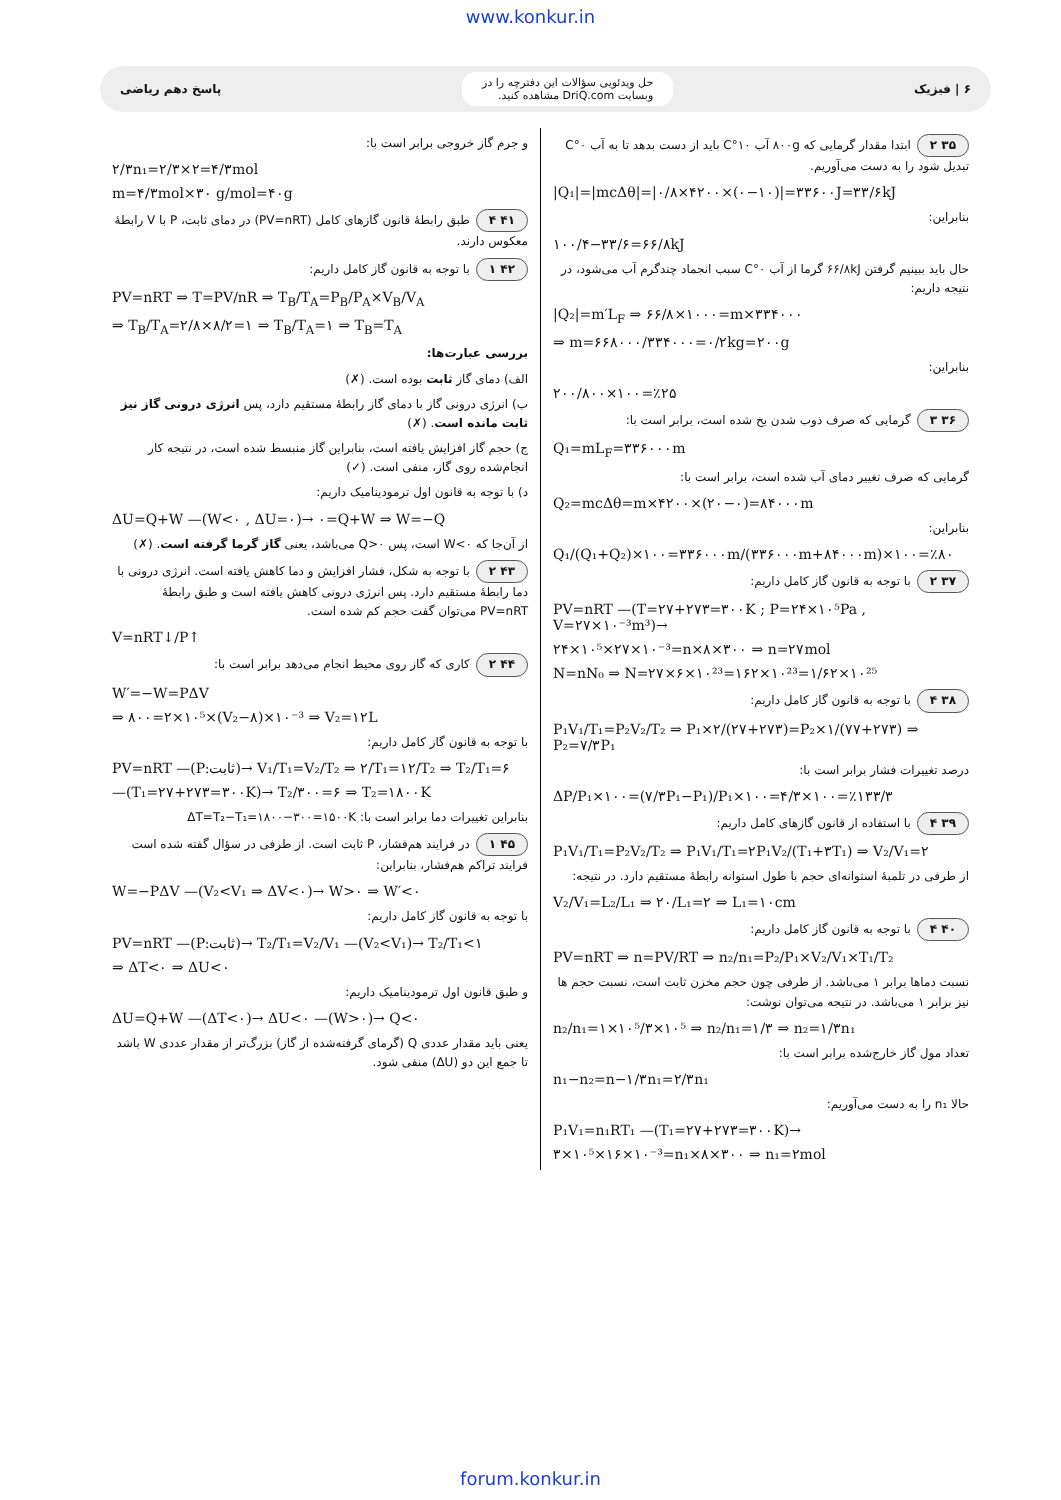www.konkur.in
۶ | فیزیک
حل ویدئویی سؤالات این دفترچه را در
وبسایت DriQ.com مشاهده کنید.
پاسخ دهم ریاضی
۳۵ ۲ ابتدا مقدار گرمایی که ۸۰۰g آب ۱۰°C باید از دست بدهد تا به آب ۰°C تبدیل شود را به دست می‌آوریم.
|Q₁|=|mcΔθ|=|۰/۸×۴۲۰۰×(۰−۱۰)|=۳۳۶۰۰J=۳۳/۶kJ
بنابراین:
۱۰۰/۴−۳۳/۶=۶۶/۸kJ
حال باید ببینیم گرفتن ۶۶/۸kJ گرما از آب ۰°C سبب انجماد چندگرم آب می‌شود، در نتیجه داریم:
|Q₂|=m′L<sub>F</sub> ⇒ ۶۶/۸×۱۰۰۰=m×۳۳۴۰۰۰
⇒ m=۶۶۸۰۰۰/۳۳۴۰۰۰=۰/۲kg=۲۰۰g
بنابراین:
۲۰۰/۸۰۰×۱۰۰=٪۲۵
۳۶ ۳ گرمایی که صرف ذوب شدن یخ شده است، برابر است با:
Q₁=mL<sub>F</sub>=۳۳۶۰۰۰m
گرمایی که صرف تغییر دمای آب شده است، برابر است با:
Q₂=mcΔθ=m×۴۲۰۰×(۲۰−۰)=۸۴۰۰۰m
بنابراین:
Q₁/(Q₁+Q₂)×۱۰۰=۳۳۶۰۰۰m/(۳۳۶۰۰۰m+۸۴۰۰۰m)×۱۰۰=٪۸۰
۳۷ ۲ با توجه به قانون گاز کامل داریم:
PV=nRT —(T=۲۷+۲۷۳=۳۰۰K ; P=۲۴×۱۰⁵Pa , V=۲۷×۱۰⁻³m³)→
۲۴×۱۰⁵×۲۷×۱۰⁻³=n×۸×۳۰۰ ⇒ n=۲۷mol
N=nN₀ ⇒ N=۲۷×۶×۱۰²³=۱۶۲×۱۰²³=۱/۶۲×۱۰²⁵
۳۸ ۴ با توجه به قانون گاز کامل داریم:
P₁V₁/T₁=P₂V₂/T₂ ⇒ P₁×۲/(۲۷+۲۷۳)=P₂×۱/(۷۷+۲۷۳) ⇒ P₂=۷/۳P₁
درصد تغییرات فشار برابر است با:
ΔP/P₁×۱۰۰=(۷/۳P₁−P₁)/P₁×۱۰۰=۴/۳×۱۰۰=٪۱۳۳/۳
۳۹ ۴ با استفاده از قانون گازهای کامل داریم:
P₁V₁/T₁=P₂V₂/T₂ ⇒ P₁V₁/T₁=۲P₁V₂/(T₁+۳T₁) ⇒ V₂/V₁=۲
از طرفی در تلمبهٔ استوانه‌ای حجم با طول استوانه رابطهٔ مستقیم دارد. در نتیجه:
V₂/V₁=L₂/L₁ ⇒ ۲۰/L₁=۲ ⇒ L₁=۱۰cm
۴۰ ۴ با توجه به قانون گاز کامل داریم:
PV=nRT ⇒ n=PV/RT ⇒ n₂/n₁=P₂/P₁×V₂/V₁×T₁/T₂
نسبت دماها برابر ۱ می‌باشد. از طرفی چون حجم مخزن ثابت است، نسبت حجم ها نیز برابر ۱ می‌باشد. در نتیجه می‌توان نوشت:
n₂/n₁=۱×۱۰⁵/۳×۱۰⁵ ⇒ n₂/n₁=۱/۳ ⇒ n₂=۱/۳n₁
تعداد مول گاز خارج‌شده برابر است با:
n₁−n₂=n−۱/۳n₁=۲/۳n₁
حالا n₁ را به دست می‌آوریم:
P₁V₁=n₁RT₁ —(T₁=۲۷+۲۷۳=۳۰۰K)→
۳×۱۰⁵×۱۶×۱۰⁻³=n₁×۸×۳۰۰ ⇒ n₁=۲mol
و جرم گاز خروجی برابر است با:
۲/۳n₁=۲/۳×۲=۴/۳mol
m=۴/۳mol×۳۰ g/mol=۴۰g
۴۱ ۴ طبق رابطهٔ قانون گازهای کامل (PV=nRT) در دمای ثابت، P با V رابطهٔ معکوس دارند.
۴۲ ۱ با توجه به قانون گاز کامل داریم:
PV=nRT ⇒ T=PV/nR ⇒ T<sub>B</sub>/T<sub>A</sub>=P<sub>B</sub>/P<sub>A</sub>×V<sub>B</sub>/V<sub>A</sub>
⇒ T<sub>B</sub>/T<sub>A</sub>=۲/۸×۸/۲=۱ ⇒ T<sub>B</sub>/T<sub>A</sub>=۱ ⇒ T<sub>B</sub>=T<sub>A</sub>
بررسی عبارت‌ها:
الف) دمای گاز ثابت بوده است. (✗)
ب) انرژی درونی گاز با دمای گاز رابطهٔ مستقیم دارد، پس انرژی درونی گاز نیز ثابت مانده است. (✗)
ج) حجم گاز افزایش یافته است، بنابراین گاز منبسط شده است، در نتیجه کار انجام‌شده روی گاز، منفی است. (✓)
د) با توجه به قانون اول ترمودینامیک داریم:
ΔU=Q+W —(W<۰ , ΔU=۰)→ ۰=Q+W ⇒ W=−Q
از آن‌جا که W<۰ است، پس Q>۰ می‌باشد، یعنی گاز گرما گرفته است. (✗)
۴۳ ۲ با توجه به شکل، فشار افزایش و دما کاهش یافته است. انرژی درونی با دما رابطهٔ مستقیم دارد. پس انرژی درونی کاهش یافته است و طبق رابطهٔ PV=nRT می‌توان گفت حجم کم شده است.
V=nRT↓/P↑
۴۴ ۲ کاری که گاز روی محیط انجام می‌دهد برابر است با:
W′=−W=PΔV
⇒ ۸۰۰=۲×۱۰⁵×(V₂−۸)×۱۰⁻³ ⇒ V₂=۱۲L
با توجه به قانون گاز کامل داریم:
PV=nRT —(P:ثابت)→ V₁/T₁=V₂/T₂ ⇒ ۲/T₁=۱۲/T₂ ⇒ T₂/T₁=۶
—(T₁=۲۷+۲۷۳=۳۰۰K)→ T₂/۳۰۰=۶ ⇒ T₂=۱۸۰۰K
بنابراین تغییرات دما برابر است با: ΔT=T₂−T₁=۱۸۰۰−۳۰۰=۱۵۰۰K
۴۵ ۱ در فرایند هم‌فشار، P ثابت است. از طرفی در سؤال گفته شده است فرایند تراکم هم‌فشار، بنابراین:
W=−PΔV —(V₂<V₁ ⇒ ΔV<۰)→ W>۰ ⇒ W′<۰
با توجه به قانون گاز کامل داریم:
PV=nRT —(P:ثابت)→ T₂/T₁=V₂/V₁ —(V₂<V₁)→ T₂/T₁<۱
⇒ ΔT<۰ ⇒ ΔU<۰
و طبق قانون اول ترمودینامیک داریم:
ΔU=Q+W —(ΔT<۰)→ ΔU<۰ —(W>۰)→ Q<۰
یعنی باید مقدار عددی Q (گرمای گرفته‌شده از گاز) بزرگ‌تر از مقدار عددی W باشد تا جمع این دو (ΔU) منفی شود.
forum.konkur.in